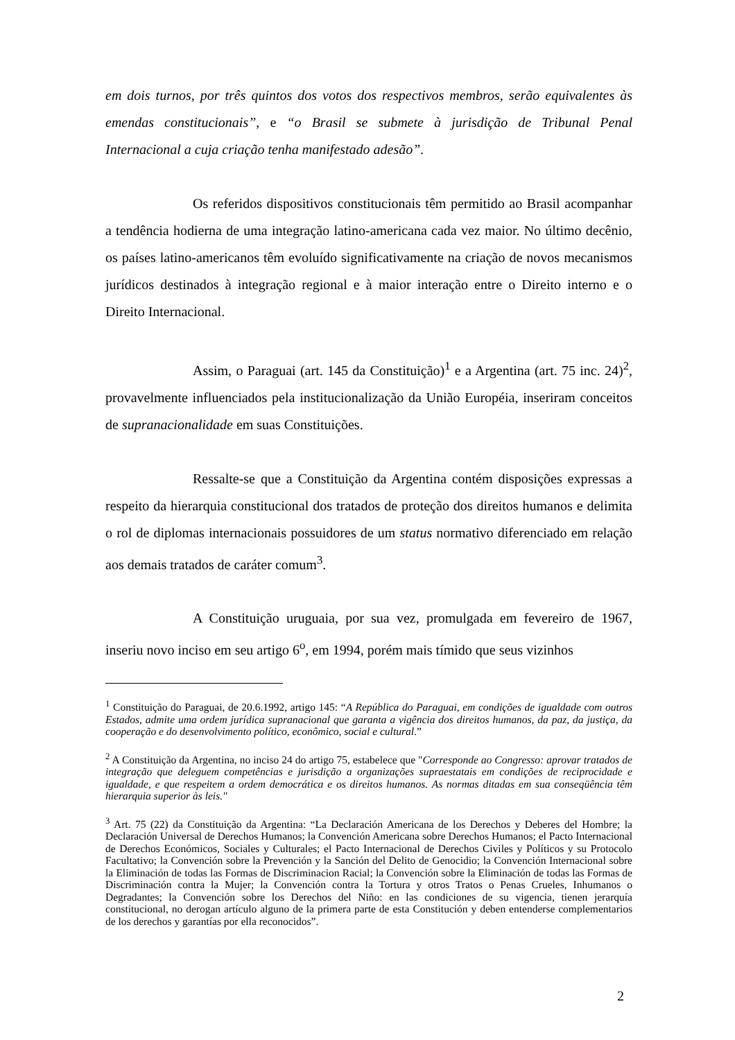em dois turnos, por três quintos dos votos dos respectivos membros, serão equivalentes às emendas constitucionais”, e “o Brasil se submete à jurisdição de Tribunal Penal Internacional a cuja criação tenha manifestado adesão”.
Os referidos dispositivos constitucionais têm permitido ao Brasil acompanhar a tendência hodierna de uma integração latino-americana cada vez maior. No último decênio, os países latino-americanos têm evoluído significativamente na criação de novos mecanismos jurídicos destinados à integração regional e à maior interação entre o Direito interno e o Direito Internacional.
Assim, o Paraguai (art. 145 da Constituição)<sup>1</sup> e a Argentina (art. 75 inc. 24)<sup>2</sup>, provavelmente influenciados pela institucionalização da União Européia, inseriram conceitos de supranacionalidade em suas Constituições.
Ressalte-se que a Constituição da Argentina contém disposições expressas a respeito da hierarquia constitucional dos tratados de proteção dos direitos humanos e delimita o rol de diplomas internacionais possuidores de um status normativo diferenciado em relação aos demais tratados de caráter comum<sup>3</sup>.
A Constituição uruguaia, por sua vez, promulgada em fevereiro de 1967, inseriu novo inciso em seu artigo 6<sup>o</sup>, em 1994, porém mais tímido que seus vizinhos
<sup>1</sup> Constituição do Paraguai, de 20.6.1992, artigo 145: “A República do Paraguai, em condições de igualdade com outros Estados, admite uma ordem jurídica supranacional que garanta a vigência dos direitos humanos, da paz, da justiça, da cooperação e do desenvolvimento político, econômico, social e cultural.”
<sup>2</sup> A Constituição da Argentina, no inciso 24 do artigo 75, estabelece que "Corresponde ao Congresso: aprovar tratados de integração que deleguem competências e jurisdição a organizações supraestatais em condições de reciprocidade e igualdade, e que respeitem a ordem democrática e os direitos humanos. As normas ditadas em sua conseqüência têm hierarquia superior às leis."
<sup>3</sup> Art. 75 (22) da Constituição da Argentina: “La Declaración Americana de los Derechos y Deberes del Hombre; la Declaración Universal de Derechos Humanos; la Convención Americana sobre Derechos Humanos; el Pacto Internacional de Derechos Económicos, Sociales y Culturales; el Pacto Internacional de Derechos Civiles y Políticos y su Protocolo Facultativo; la Convención sobre la Prevención y la Sanción del Delito de Genocidio; la Convención Internacional sobre la Eliminación de todas las Formas de Discriminacion Racial; la Convención sobre la Eliminación de todas las Formas de Discriminación contra la Mujer; la Convención contra la Tortura y otros Tratos o Penas Crueles, Inhumanos o Degradantes; la Convención sobre los Derechos del Niño: en las condiciones de su vigencia, tienen jerarquía constitucional, no derogan artículo alguno de la primera parte de esta Constitución y deben entenderse complementarios de los derechos y garantías por ella reconocidos”.
2